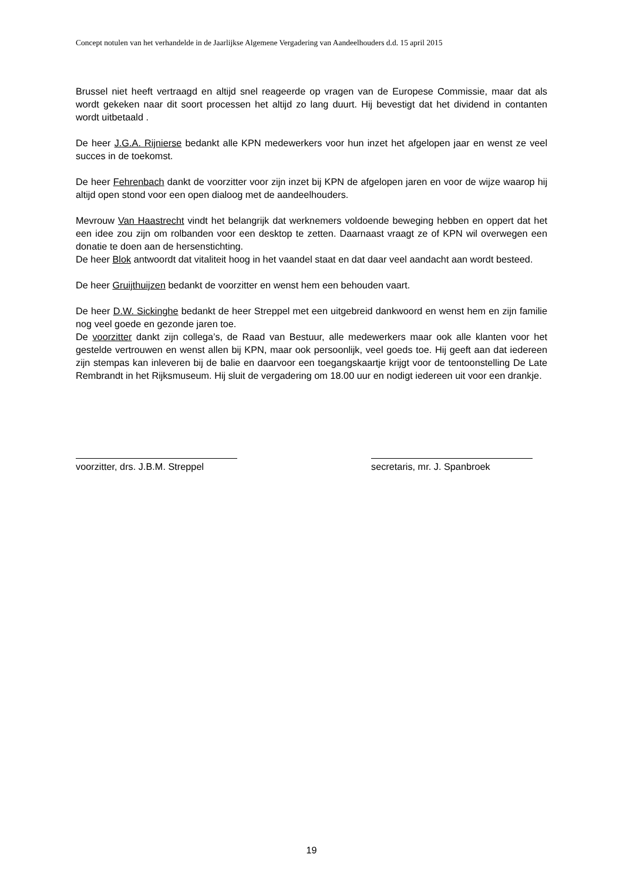Concept notulen van het verhandelde in de Jaarlijkse Algemene Vergadering van Aandeelhouders d.d. 15 april 2015
Brussel niet heeft vertraagd en altijd snel reageerde op vragen van de Europese Commissie, maar dat als wordt gekeken naar dit soort processen het altijd zo lang duurt. Hij bevestigt dat het dividend in contanten wordt uitbetaald .
De heer J.G.A. Rijnierse bedankt alle KPN medewerkers voor hun inzet het afgelopen jaar en wenst ze veel succes in de toekomst.
De heer Fehrenbach dankt de voorzitter voor zijn inzet bij KPN de afgelopen jaren en voor de wijze waarop hij altijd open stond voor een open dialoog met de aandeelhouders.
Mevrouw Van Haastrecht vindt het belangrijk dat werknemers voldoende beweging hebben en oppert dat het een idee zou zijn om rolbanden voor een desktop te zetten. Daarnaast vraagt ze of KPN wil overwegen een donatie te doen aan de hersenstichting.
De heer Blok antwoordt dat vitaliteit hoog in het vaandel staat en dat daar veel aandacht aan wordt besteed.
De heer Gruijthuijzen bedankt de voorzitter en wenst hem een behouden vaart.
De heer D.W. Sickinghe bedankt de heer Streppel met een uitgebreid dankwoord en wenst hem en zijn familie nog veel goede en gezonde jaren toe.
De voorzitter dankt zijn collega’s, de Raad van Bestuur, alle medewerkers maar ook alle klanten voor het gestelde vertrouwen en wenst allen bij KPN, maar ook persoonlijk, veel goeds toe. Hij geeft aan dat iedereen zijn stempas kan inleveren bij de balie en daarvoor een toegangskaartje krijgt voor de tentoonstelling De Late Rembrandt in het Rijksmuseum. Hij sluit de vergadering om 18.00 uur en nodigt iedereen uit voor een drankje.
voorzitter, drs. J.B.M. Streppel
secretaris, mr. J. Spanbroek
19